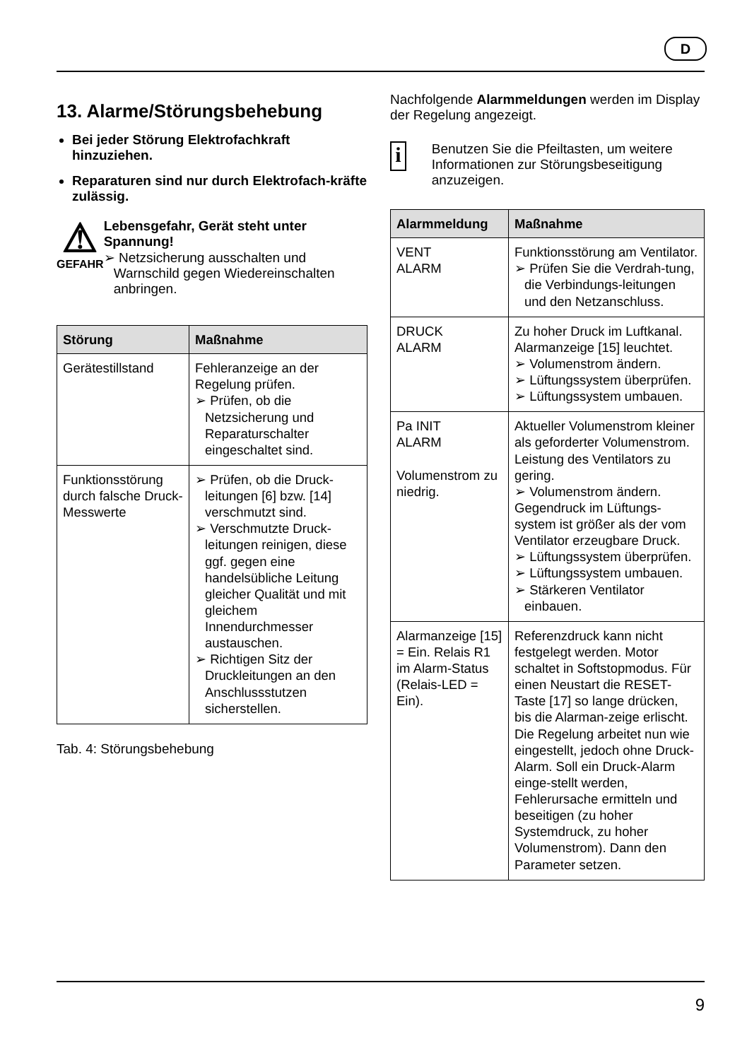D
13. Alarme/Störungsbehebung
Bei jeder Störung Elektrofachkraft hinzuziehen.
Reparaturen sind nur durch Elektrofach-kräfte zulässig.
⚠
GEFAHR
Lebensgefahr, Gerät steht unter Spannung!
➢ Netzsicherung ausschalten und Warnschild gegen Wiedereinschalten anbringen.
| Störung | Maßnahme |
| --- | --- |
| Gerätestillstand | Fehleranzeige an der Regelung prüfen. ➢ Prüfen, ob die Netzsicherung und Reparaturschalter eingeschaltet sind. |
| Funktionsstörung durch falsche Druck-Messwerte | ➢ Prüfen, ob die Druck-leitungen [6] bzw. [14] verschmutzt sind. ➢ Verschmutzte Druck-leitungen reinigen, diese ggf. gegen eine handelsübliche Leitung gleicher Qualität und mit gleichem Innendurchmesser austauschen. ➢ Richtigen Sitz der Druckleitungen an den Anschlussstutzen sicherstellen. |
Tab. 4: Störungsbehebung
Nachfolgende Alarmmeldungen werden im Display der Regelung angezeigt.
i
Benutzen Sie die Pfeiltasten, um weitere Informationen zur Störungsbeseitigung anzuzeigen.
| Alarmmeldung | Maßnahme |
| --- | --- |
| VENT ALARM | Funktionsstörung am Ventilator. ➢ Prüfen Sie die Verdrah-tung, die Verbindungs-leitungen und den Netzanschluss. |
| DRUCK ALARM | Zu hoher Druck im Luftkanal. Alarmanzeige [15] leuchtet. ➢ Volumenstrom ändern. ➢ Lüftungssystem überprüfen. ➢ Lüftungssystem umbauen. |
| Pa INIT ALARM Volumenstrom zu niedrig. | Aktueller Volumenstrom kleiner als geforderter Volumenstrom. Leistung des Ventilators zu gering. ➢ Volumenstrom ändern. Gegendruck im Lüftungs-system ist größer als der vom Ventilator erzeugbare Druck. ➢ Lüftungssystem überprüfen. ➢ Lüftungssystem umbauen. ➢ Stärkeren Ventilator einbauen. |
| Alarmanzeige [15] = Ein. Relais R1 im Alarm-Status (Relais-LED = Ein). | Referenzdruck kann nicht festgelegt werden. Motor schaltet in Softstopmodus. Für einen Neustart die RESET-Taste [17] so lange drücken, bis die Alarman-zeige erlischt. Die Regelung arbeitet nun wie eingestellt, jedoch ohne Druck-Alarm. Soll ein Druck-Alarm einge-stellt werden, Fehlerursache ermitteln und beseitigen (zu hoher Systemdruck, zu hoher Volumenstrom). Dann den Parameter setzen. |
9